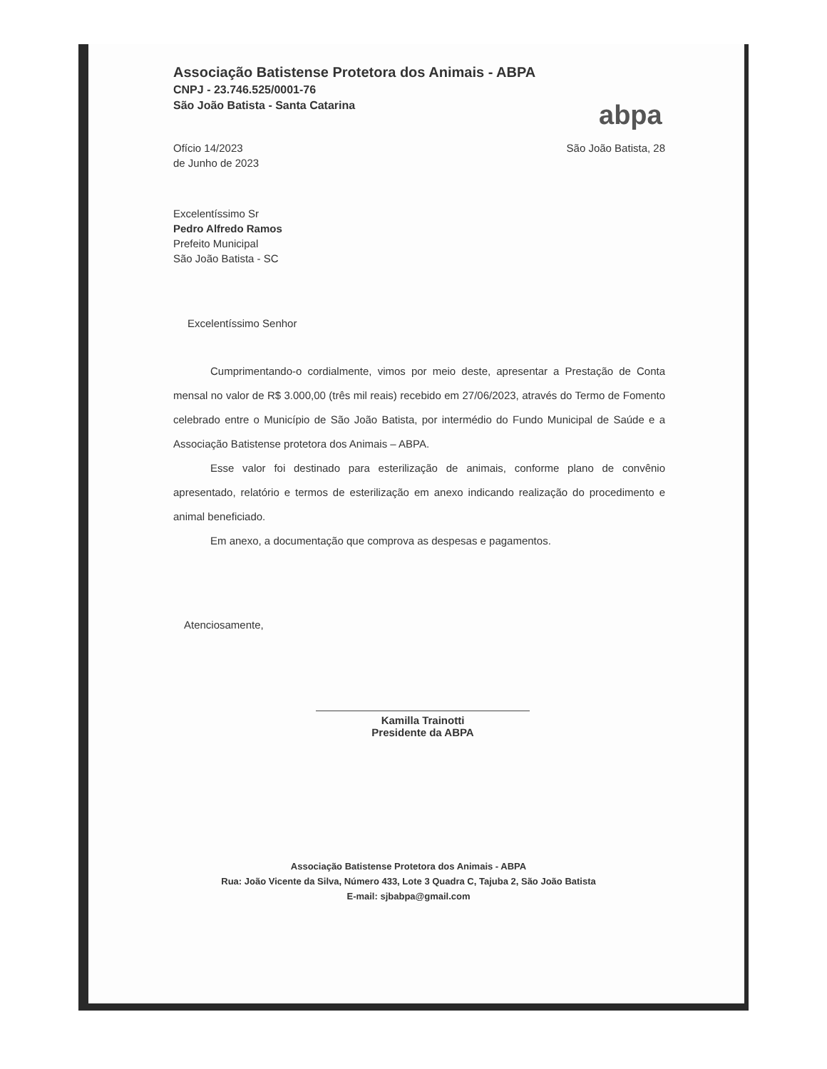abpa
Associação Batistense Protetora dos Animais - ABPA
CNPJ - 23.746.525/0001-76
São João Batista - Santa Catarina
Ofício 14/2023
de Junho de 2023
São João Batista, 28
Excelentíssimo Sr
Pedro Alfredo Ramos
Prefeito Municipal
São João Batista - SC
Excelentíssimo Senhor
Cumprimentando-o cordialmente, vimos por meio deste, apresentar a Prestação de Conta mensal no valor de R$ 3.000,00 (três mil reais) recebido em 27/06/2023, através do Termo de Fomento celebrado entre o Município de São João Batista, por intermédio do Fundo Municipal de Saúde e a Associação Batistense protetora dos Animais – ABPA.
Esse valor foi destinado para esterilização de animais, conforme plano de convênio apresentado, relatório e termos de esterilização em anexo indicando realização do procedimento e animal beneficiado.
Em anexo, a documentação que comprova as despesas e pagamentos.
Atenciosamente,
Kamilla Trainotti
Presidente da ABPA
Associação Batistense Protetora dos Animais - ABPA
Rua: João Vicente da Silva, Número 433, Lote 3 Quadra C, Tajuba 2, São João Batista
E-mail: sjbabpa@gmail.com